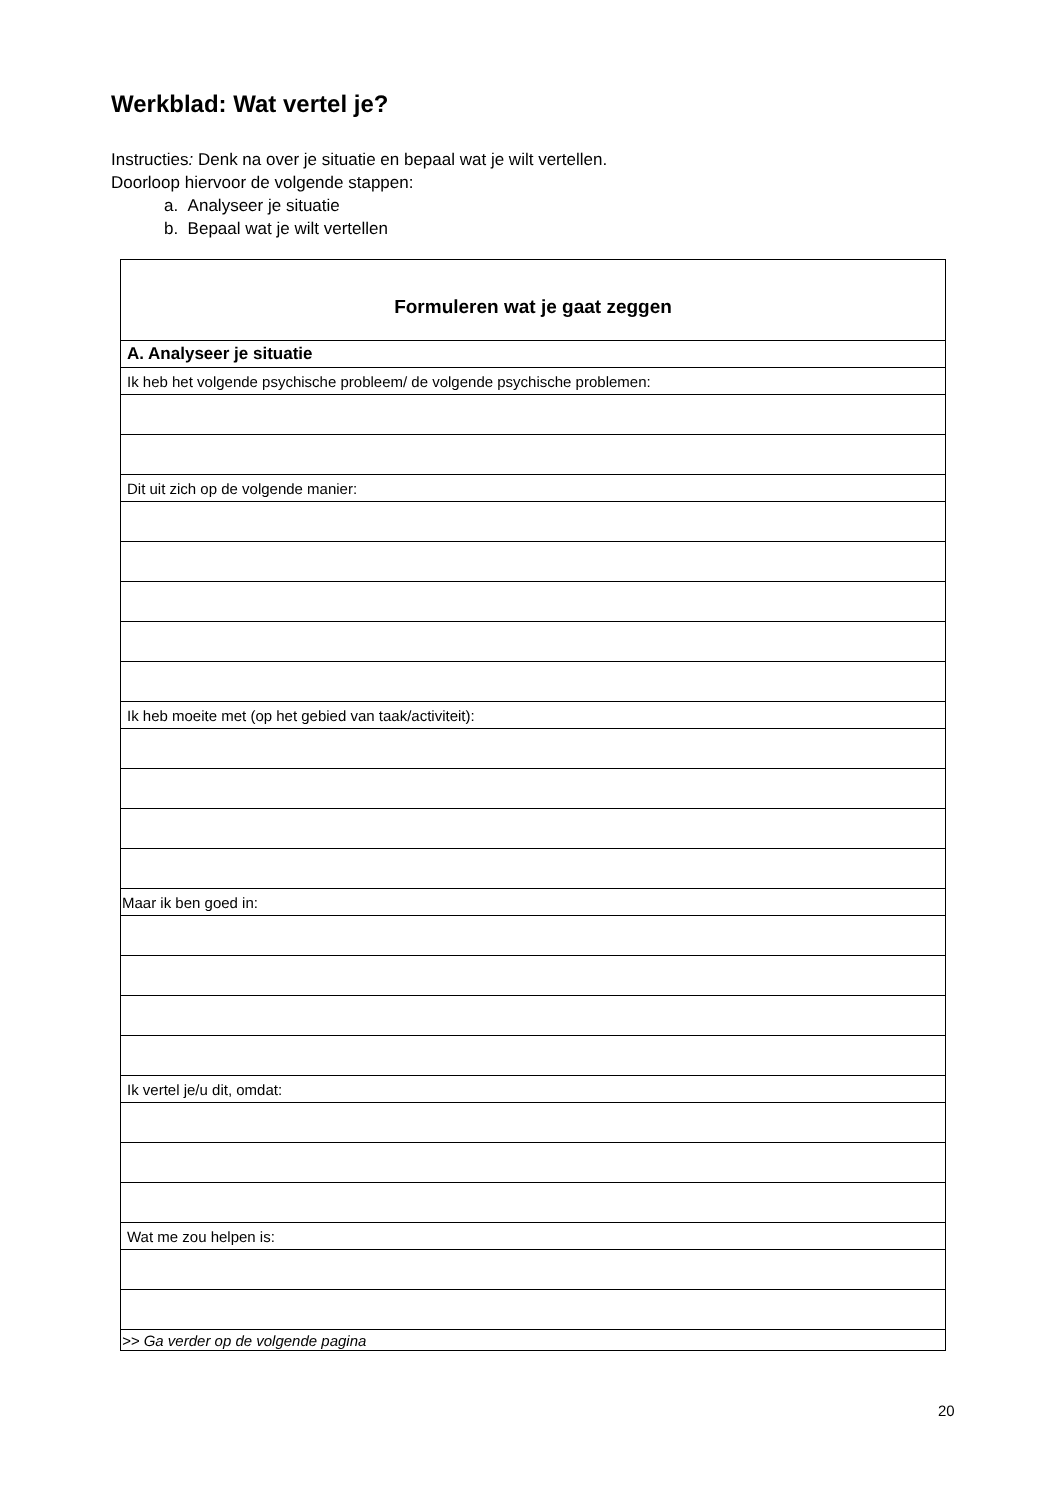Werkblad: Wat vertel je?
Instructies: Denk na over je situatie en bepaal wat je wilt vertellen.
Doorloop hiervoor de volgende stappen:
a. Analyseer je situatie
b. Bepaal wat je wilt vertellen
| Formuleren wat je gaat zeggen |
| --- |
| A. Analyseer je situatie |
| Ik heb het volgende psychische probleem/ de volgende psychische problemen: |
| Dit uit zich op de volgende manier: |
| Ik heb moeite met (op het gebied van taak/activiteit): |
| Maar ik ben goed in: |
| Ik vertel je/u dit, omdat: |
| Wat me zou helpen is: |
| >> Ga verder op de volgende pagina |
20